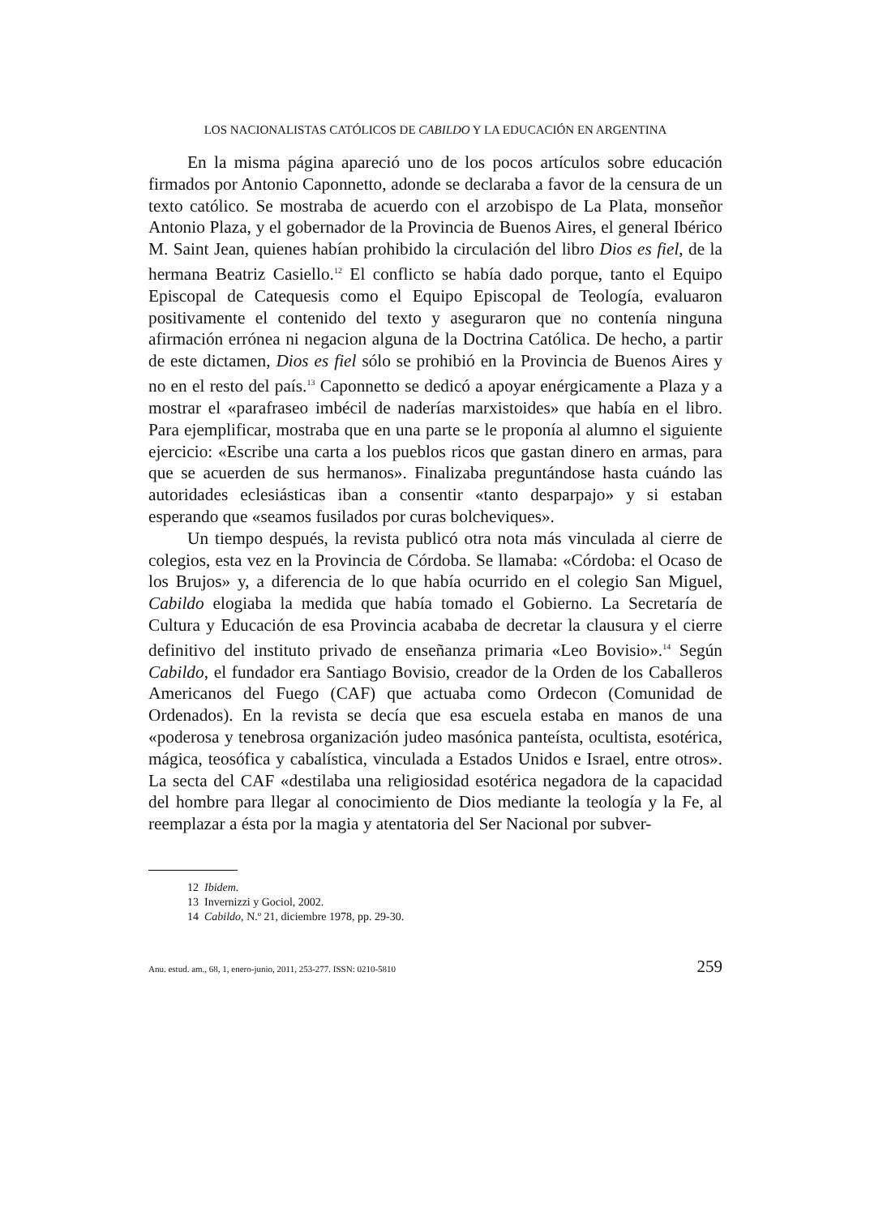LOS NACIONALISTAS CATÓLICOS DE CABILDO Y LA EDUCACIÓN EN ARGENTINA
En la misma página apareció uno de los pocos artículos sobre educación firmados por Antonio Caponnetto, adonde se declaraba a favor de la censura de un texto católico. Se mostraba de acuerdo con el arzobispo de La Plata, monseñor Antonio Plaza, y el gobernador de la Provincia de Buenos Aires, el general Ibérico M. Saint Jean, quienes habían prohibido la circulación del libro Dios es fiel, de la hermana Beatriz Casiello.<sup>12</sup> El conflicto se había dado porque, tanto el Equipo Episcopal de Catequesis como el Equipo Episcopal de Teología, evaluaron positivamente el contenido del texto y aseguraron que no contenía ninguna afirmación errónea ni negacion alguna de la Doctrina Católica. De hecho, a partir de este dictamen, Dios es fiel sólo se prohibió en la Provincia de Buenos Aires y no en el resto del país.<sup>13</sup> Caponnetto se dedicó a apoyar enérgicamente a Plaza y a mostrar el «parafraseo imbécil de naderías marxistoides» que había en el libro. Para ejemplificar, mostraba que en una parte se le proponía al alumno el siguiente ejercicio: «Escribe una carta a los pueblos ricos que gastan dinero en armas, para que se acuerden de sus hermanos». Finalizaba preguntándose hasta cuándo las autoridades eclesiásticas iban a consentir «tanto desparpajo» y si estaban esperando que «seamos fusilados por curas bolcheviques».
Un tiempo después, la revista publicó otra nota más vinculada al cierre de colegios, esta vez en la Provincia de Córdoba. Se llamaba: «Córdoba: el Ocaso de los Brujos» y, a diferencia de lo que había ocurrido en el colegio San Miguel, Cabildo elogiaba la medida que había tomado el Gobierno. La Secretaría de Cultura y Educación de esa Provincia acababa de decretar la clausura y el cierre definitivo del instituto privado de enseñanza primaria «Leo Bovisio».<sup>14</sup> Según Cabildo, el fundador era Santiago Bovisio, creador de la Orden de los Caballeros Americanos del Fuego (CAF) que actuaba como Ordecon (Comunidad de Ordenados). En la revista se decía que esa escuela estaba en manos de una «poderosa y tenebrosa organización judeo masónica panteísta, ocultista, esotérica, mágica, teosófica y cabalística, vinculada a Estados Unidos e Israel, entre otros». La secta del CAF «destilaba una religiosidad esotérica negadora de la capacidad del hombre para llegar al conocimiento de Dios mediante la teología y la Fe, al reemplazar a ésta por la magia y atentatoria del Ser Nacional por subver-
12 Ibidem.
13 Invernizzi y Gociol, 2002.
14 Cabildo, N.º 21, diciembre 1978, pp. 29-30.
Anu. estud. am., 68, 1, enero-junio, 2011, 253-277. ISSN: 0210-5810 259